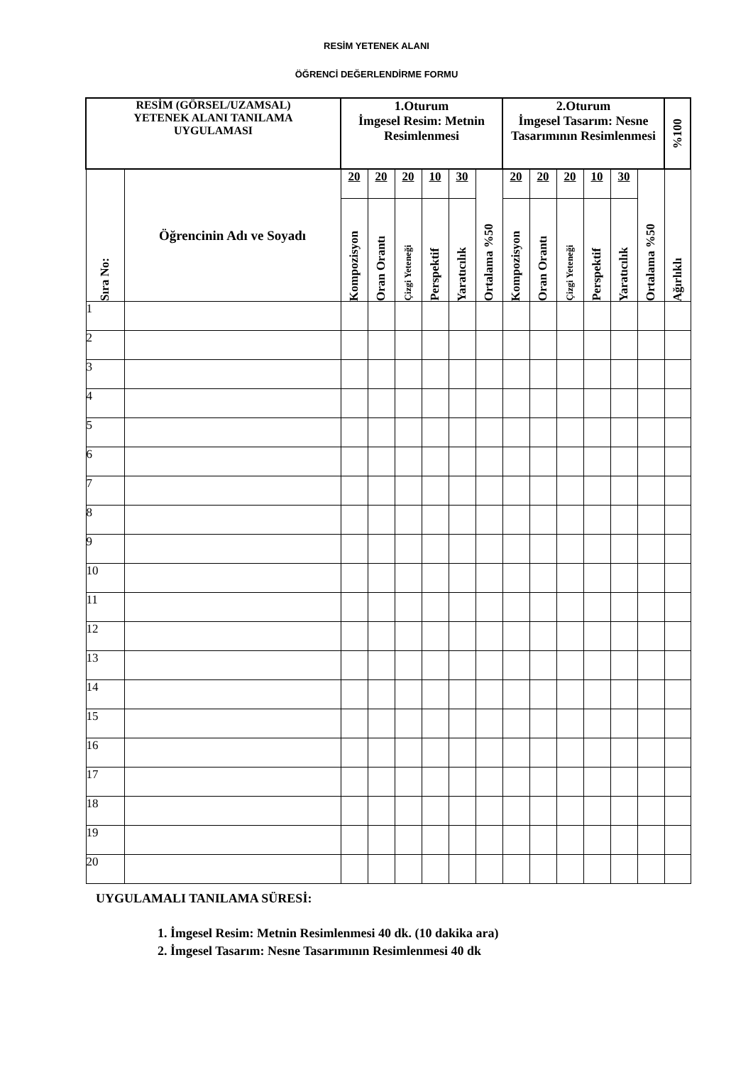RESİM YETENEK ALANI
ÖĞRENCİ DEĞERLENDİRME FORMU
| RESİM (GÖRSEL/UZAMSAL) YETENEK ALANI TANILAMA UYGULAMASI | | 1.Oturum İmgesel Resim: Metnin Resimlenmesi | | | | | | 2.Oturum İmgesel Tasarım: Nesne Tasarımının Resimlenmesi | | | | | | %100 |
| --- | --- | --- | --- | --- | --- | --- | --- | --- | --- | --- | --- | --- | --- | --- |
| Sıra No: | Öğrencinin Adı ve Soyadı | 20 | 20 | 20 | 10 | 30 | Ortalama %50 | 20 | 20 | 20 | 10 | 30 | Ortalama %50 | Ağırlıklı |
| | | Kompozisyon | Oran Orantı | Çizgi Yeteneği | Perspektif | Yaratıcılık | | Kompozisyon | Oran Orantı | Çizgi Yeteneği | Perspektif | Yaratıcılık | | |
| 1 | | | | | | | | | | | | | | |
| 2 | | | | | | | | | | | | | | |
| 3 | | | | | | | | | | | | | | |
| 4 | | | | | | | | | | | | | | |
| 5 | | | | | | | | | | | | | | |
| 6 | | | | | | | | | | | | | | |
| 7 | | | | | | | | | | | | | | |
| 8 | | | | | | | | | | | | | | |
| 9 | | | | | | | | | | | | | | |
| 10 | | | | | | | | | | | | | | |
| 11 | | | | | | | | | | | | | | |
| 12 | | | | | | | | | | | | | | |
| 13 | | | | | | | | | | | | | | |
| 14 | | | | | | | | | | | | | | |
| 15 | | | | | | | | | | | | | | |
| 16 | | | | | | | | | | | | | | |
| 17 | | | | | | | | | | | | | | |
| 18 | | | | | | | | | | | | | | |
| 19 | | | | | | | | | | | | | | |
| 20 | | | | | | | | | | | | | | |
UYGULAMALI TANILAMA SÜRESİ:
1. İmgesel Resim: Metnin Resimlenmesi 40 dk. (10 dakika ara)
2. İmgesel Tasarım: Nesne Tasarımının Resimlenmesi 40 dk